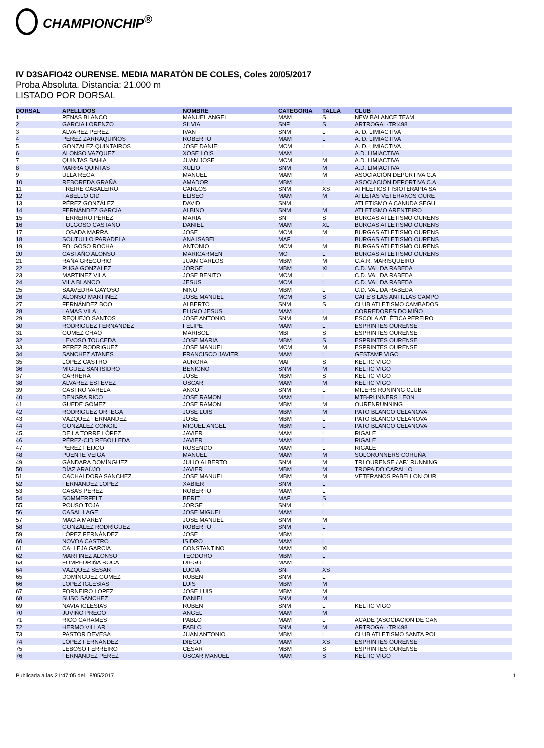CHAMPIONCHIP<sup>®</sup>
IV D3SAFIO42 OURENSE. MEDIA MARATÓN DE COLES, Coles 20/05/2017
Proba Absoluta. Distancia: 21.000 m
LISTADO POR DORSAL
| DORSAL | APELLIDOS | NOMBRE | CATEGORIA | TALLA | CLUB |
| --- | --- | --- | --- | --- | --- |
| 1 | PENAS BLANCO | MANUEL ANGEL | MAM | S | NEW BALANCE TEAM |
| 2 | GARCIA LORENZO | SILVIA | SNF | S | ARTROGAL-TRI498 |
| 3 | ALVAREZ PEREZ | IVAN | SNM | L | A. D. LIMIACTIVA |
| 4 | PEREZ ZARRAQUIÑOS | ROBERTO | MAM | L | A. D. LIMIACTIVA |
| 5 | GONZALEZ QUINTAIROS | JOSE DANIEL | MCM | L | A. D. LIMIACTIVA |
| 6 | ALONSO VAZQUEZ | XOSE LOIS | MAM | L | A.D. LIMIACTIVA |
| 7 | QUINTAS BAHIA | JUAN JOSE | MCM | M | A.D. LIMIACTIVA |
| 8 | MARRA QUINTAS | XULIO | SNM | M | A.D. LIMIACTIVA |
| 9 | ULLA REGA | MANUEL | MAM | M | ASOCIACIÓN DEPORTIVA C.A |
| 10 | REBOREDA GRAÑA | AMADOR | MBM | L | ASOCIACIÓN DEPORTIVA C.A |
| 11 | FREIRE CABALEIRO | CARLOS | SNM | XS | ATHLETICS FISIOTERAPIA SA |
| 12 | FABELLO CID | ELISEO | MAM | M | ATLETAS VETERANOS OURE |
| 13 | PÉREZ GONZÁLEZ | DAVID | SNM | L | ATLETISMO A CANUDA SEGU |
| 14 | FERNÁNDEZ GARCÍA | ALBINO | SNM | M | ATLETISMO ARENTEIRO |
| 15 | FERREIRO PÉREZ | MARÍA | SNF | S | BURGAS ATLETISMO OURENS |
| 16 | FOLGOSO CASTAÑO | DANIEL | MAM | XL | BURGAS ATLETISMO OURENS |
| 17 | LOSADA MARRA | JOSE | MCM | M | BURGAS ATLETISMO OURENS |
| 18 | SOUTULLO PARADELA | ANA ISABEL | MAF | L | BURGAS ATLETISMO OURENS |
| 19 | FOLGOSO ROCHA | ANTONIO | MCM | M | BURGAS ATLETISMO OURENS |
| 20 | CASTAÑO ALONSO | MARICARMEN | MCF | L | BURGAS ATLETISMO OURENS |
| 21 | RAÑA GREGORIO | JUAN CARLOS | MBM | M | C.A.R. MARISQUEIRO |
| 22 | PUGA GONZALEZ | JORGE | MBM | XL | C.D. VAL DA RABEDA |
| 23 | MARTINEZ VILA | JOSE BENITO | MCM | L | C.D. VAL DA RABEDA |
| 24 | VILA BLANCO | JESUS | MCM | L | C.D. VAL DA RABEDA |
| 25 | SAAVEDRA GAYOSO | NINO | MBM | L | C.D. VAL DA RABEDA |
| 26 | ALONSO MARTINEZ | JOSÉ MANUEL | MCM | S | CAFE'S LAS ANTILLAS CAMPO |
| 27 | FERNÁNDEZ BOO | ALBERTO | SNM | S | CLUB ATLETISMO CAMBADOS |
| 28 | LAMAS VILA | ELIGIO JESUS | MAM | L | CORREDORES DO MIÑO |
| 29 | REQUEJO SANTOS | JOSE ANTONIO | SNM | M | ESCOLA ATLÉTICA PEREIRO |
| 30 | RODRÍGUEZ FERNÁNDEZ | FELIPE | MAM | L | ESPRINTES OURENSE |
| 31 | GOMEZ CHAO | MARISOL | MBF | S | ESPRINTES OURENSE |
| 32 | LEVOSO TOUCEDA | JOSE MARIA | MBM | S | ESPRINTES OURENSE |
| 33 | PEREZ RODRIGUEZ | JOSE MANUEL | MCM | M | ESPRINTES OURENSE |
| 34 | SANCHEZ ATANES | FRANCISCO JAVIER | MAM | L | GESTAMP VIGO |
| 35 | LÓPEZ CASTRO | AURORA | MAF | S | KELTIC VIGO |
| 36 | MÍGUEZ SAN ISIDRO | BENIGNO | SNM | M | KELTIC VIGO |
| 37 | CARRERA | JOSE | MBM | S | KELTIC VIGO |
| 38 | ALVAREZ ESTEVEZ | OSCAR | MAM | M | KELTIC VIGO |
| 39 | CASTRO VARELA | ANXO | SNM | L | MILERS RUNINNG CLUB |
| 40 | DENGRA RICO | JOSE RAMON | MAM | L | MTB-RUNNERS LEON |
| 41 | GUEDE GOMEZ | JOSE RAMON | MBM | M | OURENRUNNING |
| 42 | RODRIGUEZ ORTEGA | JOSE LUIS | MBM | M | PATO BLANCO CELANOVA |
| 43 | VÁZQUEZ FERNÁNDEZ | JOSE | MBM | L | PATO BLANCO CELANOVA |
| 44 | GONZÁLEZ CONGIL | MIGUEL ÁNGEL | MBM | L | PATO BLANCO CELANOVA |
| 45 | DE LA TORRE LÓPEZ | JAVIER | MAM | L | RIGALE |
| 46 | PÉREZ-CID REBOLLEDA | JAVIER | MAM | L | RIGALE |
| 47 | PEREZ FEIJOO | ROSENDO | MAM | L | RIGALE |
| 48 | PUENTE VEIGA | MANUEL | MAM | M | SOLORUNNERS CORUÑA |
| 49 | GÁNDARA DOMÍNGUEZ | JULIO ALBERTO | SNM | M | TRI OURENSE / AFJ RUNNING |
| 50 | DÍAZ ARAÚJO | JAVIER | MBM | M | TROPA DO CARALLO |
| 51 | CACHALDORA SANCHEZ | JOSE MANUEL | MBM | M | VETERANOS PABELLON OUR |
| 52 | FERNANDEZ LOPEZ | XABIER | SNM | L | |
| 53 | CASAS PEREZ | ROBERTO | MAM | L | |
| 54 | SOMMERFELT | BERIT | MAF | S | |
| 55 | POUSO TOJA | JORGE | SNM | L | |
| 56 | CASAL LAGE | JOSE MIGUEL | MAM | L | |
| 57 | MACIA MAREY | JOSE MANUEL | SNM | M | |
| 58 | GONZÁLEZ RODRÍGUEZ | ROBERTO | SNM | L | |
| 59 | LÓPEZ FERNÁNDEZ | JOSE | MBM | L | |
| 60 | NOVOA CASTRO | ISIDRO | MAM | L | |
| 61 | CALLEJA GARCIA | CONSTANTINO | MAM | XL | |
| 62 | MARTINEZ ALONSO | TEODORO | MBM | L | |
| 63 | FOMPEDRIÑA ROCA | DIEGO | MAM | L | |
| 64 | VÁZQUEZ SESAR | LUCÍA | SNF | XS | |
| 65 | DOMÍNGUEZ GÓMEZ | RUBÉN | SNM | L | |
| 66 | LOPEZ IGLESIAS | LUIS | MBM | M | |
| 67 | FORNEIRO LOPEZ | JOSE LUIS | MBM | M | |
| 68 | SUSO SÁNCHEZ | DANIEL | SNM | M | |
| 69 | NAVIA IGLESIAS | RUBEN | SNM | L | KELTIC VIGO |
| 70 | JUVIÑO PREGO | ANGEL | MAM | M | |
| 71 | RICO CARAMES | PABLO | MAM | L | ACADE (ASOCIACIÓN DE CAN |
| 72 | HERMO VILLAR | PABLO | SNM | M | ARTROGAL-TRI498 |
| 73 | PASTOR DEVESA | JUAN ANTONIO | MBM | L | CLUB ATLETISMO SANTA POL |
| 74 | LÓPEZ FERNÁNDEZ | DIEGO | MAM | XS | ESPRINTES OURENSE |
| 75 | LEBOSO FERREIRO | CÉSAR | MBM | S | ESPRINTES OURENSE |
| 76 | FERNÁNDEZ PÉREZ | ÓSCAR MANUEL | MAM | S | KELTIC VIGO |
Publicada a las 21:47:05 del 18/05/2017 1